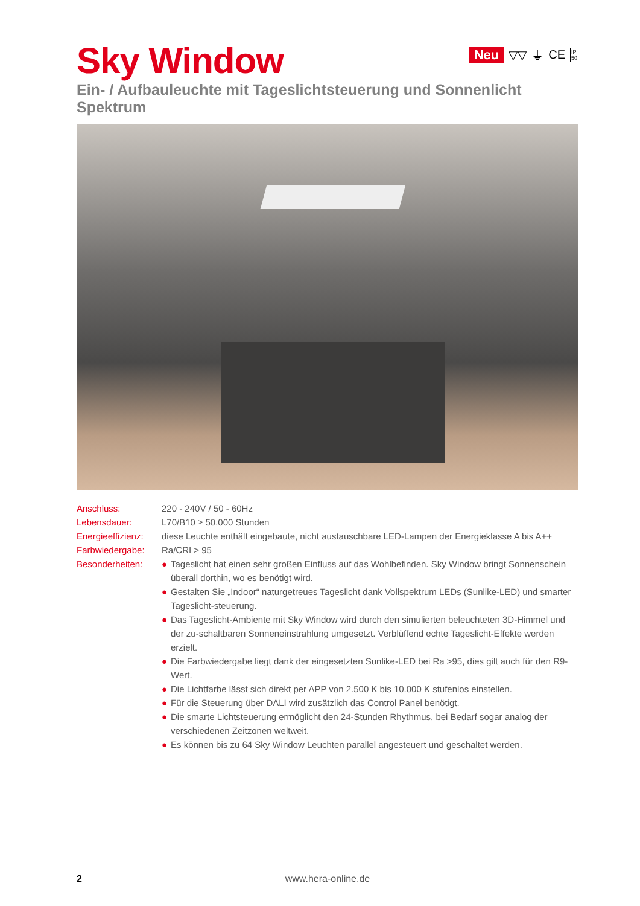Sky Window
Neu ▽▽ ⏚ CE IP
50
Ein- / Aufbauleuchte mit Tageslichtsteuerung und Sonnenlicht Spektrum
| Anschluss: | 220 - 240V / 50 - 60Hz |
| Lebensdauer: | L70/B10 ≥ 50.000 Stunden |
| Energieeffizienz: | diese Leuchte enthält eingebaute, nicht austauschbare LED-Lampen der Energieklasse A bis A++ |
| Farbwiedergabe: | Ra/CRI > 95 |
| Besonderheiten: | ● Tageslicht hat einen sehr großen Einfluss auf das Wohlbefinden. Sky Window bringt Sonnenschein überall dorthin, wo es benötigt wird. ● Gestalten Sie „Indoor“ naturgetreues Tageslicht dank Vollspektrum LEDs (Sunlike-LED) und smarter Tageslicht-steuerung. ● Das Tageslicht-Ambiente mit Sky Window wird durch den simulierten beleuchteten 3D-Himmel und der zu-schaltbaren Sonneneinstrahlung umgesetzt. Verblüffend echte Tageslicht-Effekte werden erzielt. ● Die Farbwiedergabe liegt dank der eingesetzten Sunlike-LED bei Ra >95, dies gilt auch für den R9-Wert. ● Die Lichtfarbe lässt sich direkt per APP von 2.500 K bis 10.000 K stufenlos einstellen. ● Für die Steuerung über DALI wird zusätzlich das Control Panel benötigt. ● Die smarte Lichtsteuerung ermöglicht den 24-Stunden Rhythmus, bei Bedarf sogar analog der verschiedenen Zeitzonen weltweit. ● Es können bis zu 64 Sky Window Leuchten parallel angesteuert und geschaltet werden. |
2
www.hera-online.de